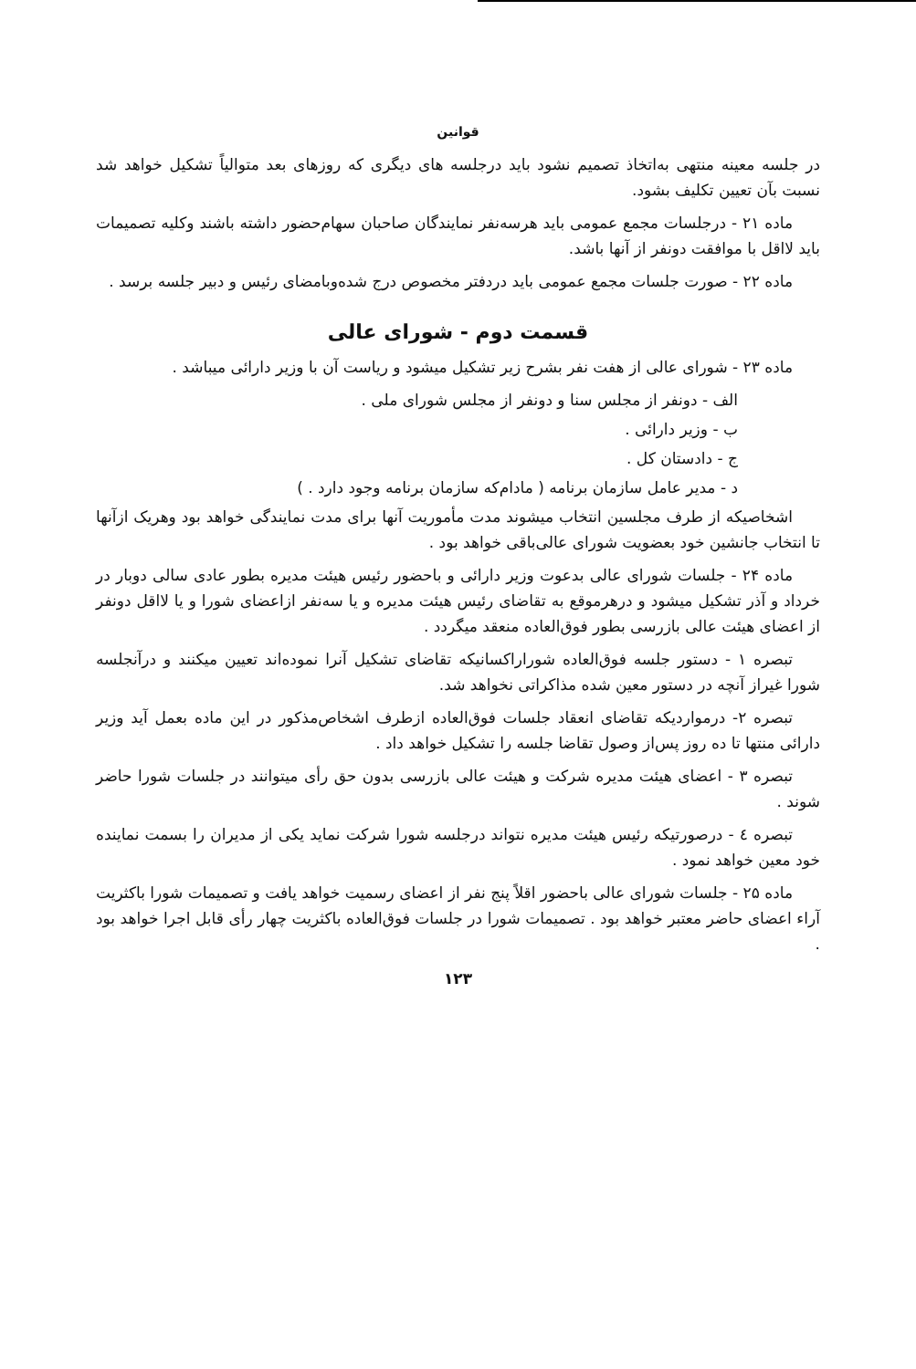قوانین
در جلسه معینه منتهی به‌اتخاذ تصمیم نشود باید درجلسه های دیگری که روزهای بعد متوالیاً تشکیل خواهد شد نسبت بآن تعیین تکلیف بشود.
ماده ۲۱ - درجلسات مجمع عمومی باید هرسه‌نفر نمایندگان صاحبان سهام‌حضور داشته باشند وکلیه تصمیمات باید لااقل با موافقت دونفر از آنها باشد.
ماده ۲۲ - صورت جلسات مجمع عمومی باید دردفتر مخصوص درج شده‌وبامضای رئیس و دبیر جلسه برسد .
قسمت دوم - شورای عالی
ماده ۲۳ - شورای عالی از هفت نفر بشرح زیر تشکیل میشود و ریاست آن با وزیر دارائی میباشد .
الف - دونفر از مجلس سنا و دونفر از مجلس شورای ملی .
ب - وزیر دارائی .
ج - دادستان کل .
د - مدیر عامل سازمان برنامه ( مادام‌که سازمان برنامه وجود دارد . )
اشخاصیکه از طرف مجلسین انتخاب میشوند مدت مأموریت آنها برای مدت نمایندگی خواهد بود وهریک ازآنها تا انتخاب جانشین خود بعضویت شورای عالی‌باقی خواهد بود .
ماده ۲۴ - جلسات شورای عالی بدعوت وزیر دارائی و باحضور رئیس هیئت مدیره بطور عادی سالی دوبار در خرداد و آذر تشکیل میشود و درهرموقع به تقاضای رئیس هیئت مدیره و یا سه‌نفر ازاعضای شورا و یا لااقل دونفر از اعضای هیئت عالی بازرسی بطور فوق‌العاده منعقد میگردد .
تبصره ۱ - دستور جلسه فوق‌العاده شوراراکسانیکه تقاضای تشکیل آنرا نموده‌اند تعیین میکنند و درآنجلسه شورا غیراز آنچه در دستور معین شده مذاکراتی نخواهد شد.
تبصره ۲- درمواردیکه تقاضای انعقاد جلسات فوق‌العاده ازطرف اشخاص‌مذکور در این ماده بعمل آید وزیر دارائی منتها تا ده روز پس‌از وصول تقاضا جلسه را تشکیل خواهد داد .
تبصره ۳ - اعضای هیئت مدیره شرکت و هیئت عالی بازرسی بدون حق رأی میتوانند در جلسات شورا حاضر شوند .
تبصره ٤ - درصورتیکه رئیس هیئت مدیره نتواند درجلسه شورا شرکت نماید یکی از مدیران را بسمت نماینده خود معین خواهد نمود .
ماده ۲۵ - جلسات شورای عالی باحضور اقلاً پنج نفر از اعضای رسمیت خواهد یافت و تصمیمات شورا باکثریت آراء اعضای حاضر معتبر خواهد بود . تصمیمات شورا در جلسات فوق‌العاده باکثریت چهار رأی قابل اجرا خواهد بود .
۱۲۳